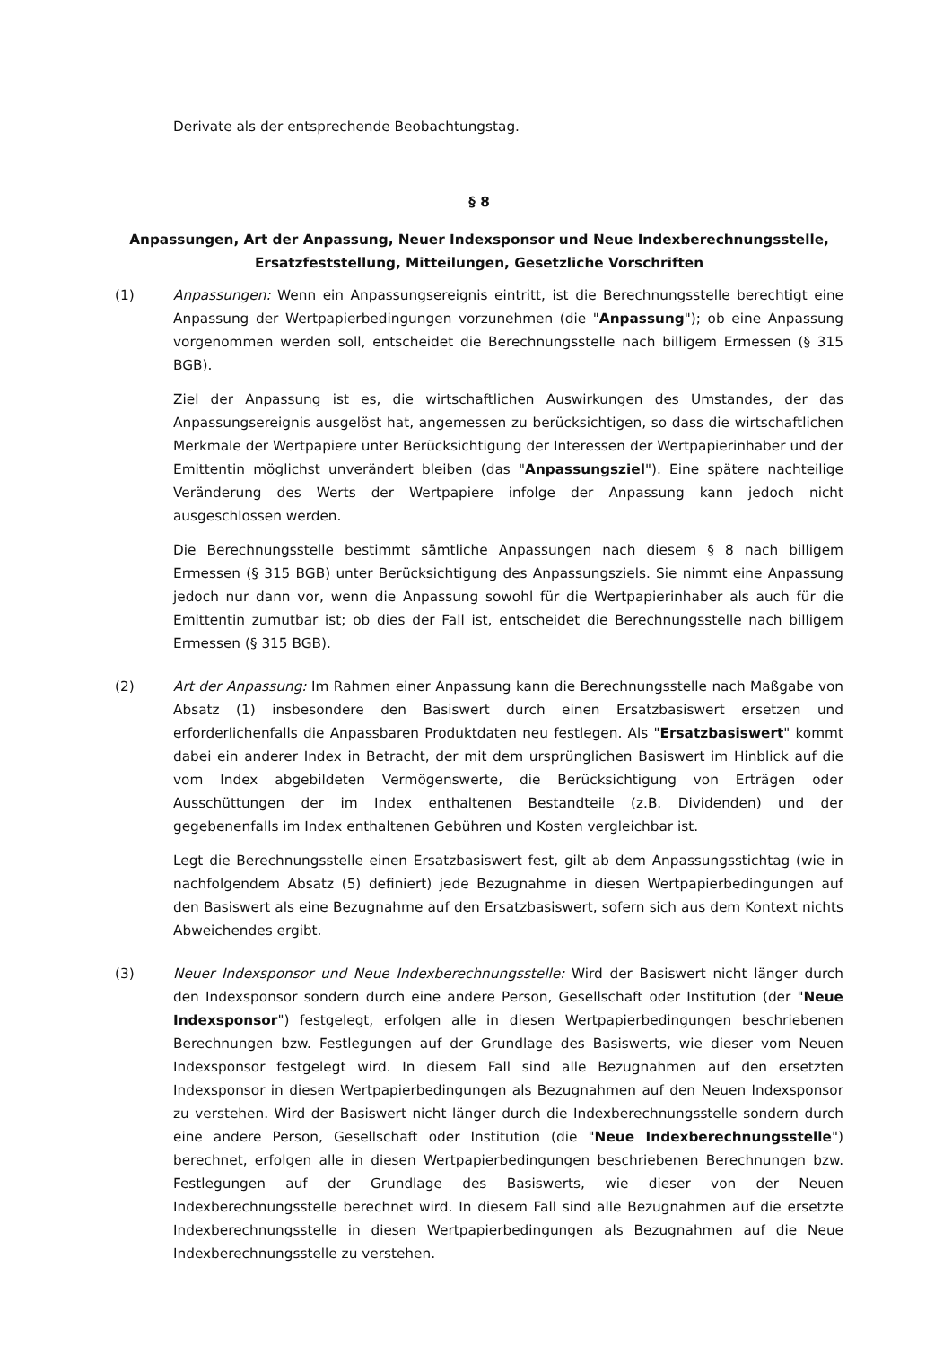Derivate als der entsprechende Beobachtungstag.
§ 8
Anpassungen, Art der Anpassung, Neuer Indexsponsor und Neue Indexberechnungsstelle,
Ersatzfeststellung, Mitteilungen, Gesetzliche Vorschriften
(1) Anpassungen: Wenn ein Anpassungsereignis eintritt, ist die Berechnungsstelle berechtigt eine Anpassung der Wertpapierbedingungen vorzunehmen (die "Anpassung"); ob eine Anpassung vorgenommen werden soll, entscheidet die Berechnungsstelle nach billigem Ermessen (§ 315 BGB).
Ziel der Anpassung ist es, die wirtschaftlichen Auswirkungen des Umstandes, der das Anpassungsereignis ausgelöst hat, angemessen zu berücksichtigen, so dass die wirtschaftlichen Merkmale der Wertpapiere unter Berücksichtigung der Interessen der Wertpapierinhaber und der Emittentin möglichst unverändert bleiben (das "Anpassungsziel"). Eine spätere nachteilige Veränderung des Werts der Wertpapiere infolge der Anpassung kann jedoch nicht ausgeschlossen werden.
Die Berechnungsstelle bestimmt sämtliche Anpassungen nach diesem § 8 nach billigem Ermessen (§ 315 BGB) unter Berücksichtigung des Anpassungsziels. Sie nimmt eine Anpassung jedoch nur dann vor, wenn die Anpassung sowohl für die Wertpapierinhaber als auch für die Emittentin zumutbar ist; ob dies der Fall ist, entscheidet die Berechnungsstelle nach billigem Ermessen (§ 315 BGB).
(2) Art der Anpassung: Im Rahmen einer Anpassung kann die Berechnungsstelle nach Maßgabe von Absatz (1) insbesondere den Basiswert durch einen Ersatzbasiswert ersetzen und erforderlichenfalls die Anpassbaren Produktdaten neu festlegen. Als "Ersatzbasiswert" kommt dabei ein anderer Index in Betracht, der mit dem ursprünglichen Basiswert im Hinblick auf die vom Index abgebildeten Vermögenswerte, die Berücksichtigung von Erträgen oder Ausschüttungen der im Index enthaltenen Bestandteile (z.B. Dividenden) und der gegebenenfalls im Index enthaltenen Gebühren und Kosten vergleichbar ist.
Legt die Berechnungsstelle einen Ersatzbasiswert fest, gilt ab dem Anpassungsstichtag (wie in nachfolgendem Absatz (5) definiert) jede Bezugnahme in diesen Wertpapierbedingungen auf den Basiswert als eine Bezugnahme auf den Ersatzbasiswert, sofern sich aus dem Kontext nichts Abweichendes ergibt.
(3) Neuer Indexsponsor und Neue Indexberechnungsstelle: Wird der Basiswert nicht länger durch den Indexsponsor sondern durch eine andere Person, Gesellschaft oder Institution (der "Neue Indexsponsor") festgelegt, erfolgen alle in diesen Wertpapierbedingungen beschriebenen Berechnungen bzw. Festlegungen auf der Grundlage des Basiswerts, wie dieser vom Neuen Indexsponsor festgelegt wird. In diesem Fall sind alle Bezugnahmen auf den ersetzten Indexsponsor in diesen Wertpapierbedingungen als Bezugnahmen auf den Neuen Indexsponsor zu verstehen. Wird der Basiswert nicht länger durch die Indexberechnungsstelle sondern durch eine andere Person, Gesellschaft oder Institution (die "Neue Indexberechnungsstelle") berechnet, erfolgen alle in diesen Wertpapierbedingungen beschriebenen Berechnungen bzw. Festlegungen auf der Grundlage des Basiswerts, wie dieser von der Neuen Indexberechnungsstelle berechnet wird. In diesem Fall sind alle Bezugnahmen auf die ersetzte Indexberechnungsstelle in diesen Wertpapierbedingungen als Bezugnahmen auf die Neue Indexberechnungsstelle zu verstehen.